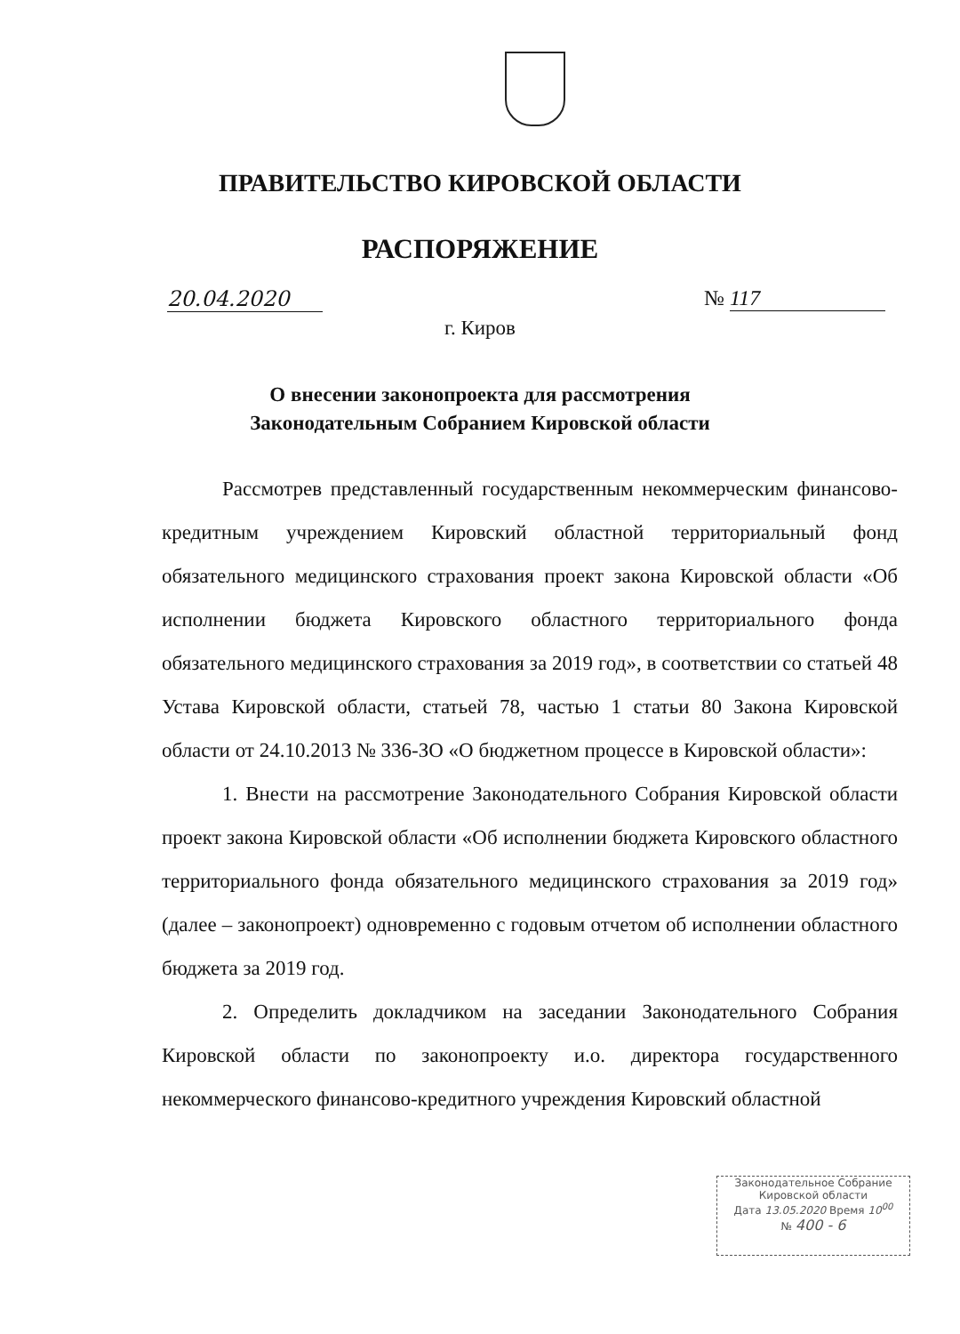ПРАВИТЕЛЬСТВО КИРОВСКОЙ ОБЛАСТИ
РАСПОРЯЖЕНИЕ
20.04.2020 № 117
г. Киров
О внесении законопроекта для рассмотрения
Законодательным Собранием Кировской области
Рассмотрев представленный государственным некоммерческим финансово-кредитным учреждением Кировский областной территориальный фонд обязательного медицинского страхования проект закона Кировской области «Об исполнении бюджета Кировского областного территориального фонда обязательного медицинского страхования за 2019 год», в соответствии со статьей 48 Устава Кировской области, статьей 78, частью 1 статьи 80 Закона Кировской области от 24.10.2013 № 336-ЗО «О бюджетном процессе в Кировской области»:
1. Внести на рассмотрение Законодательного Собрания Кировской области проект закона Кировской области «Об исполнении бюджета Кировского областного территориального фонда обязательного медицинского страхования за 2019 год» (далее – законопроект) одновременно с годовым отчетом об исполнении областного бюджета за 2019 год.
2. Определить докладчиком на заседании Законодательного Собрания Кировской области по законопроекту и.о. директора государственного некоммерческого финансово-кредитного учреждения Кировский областной
Законодательное Собрание
Кировской области
Дата 13.05.2020 Время 10<sup>00</sup>
№ 400 - 6